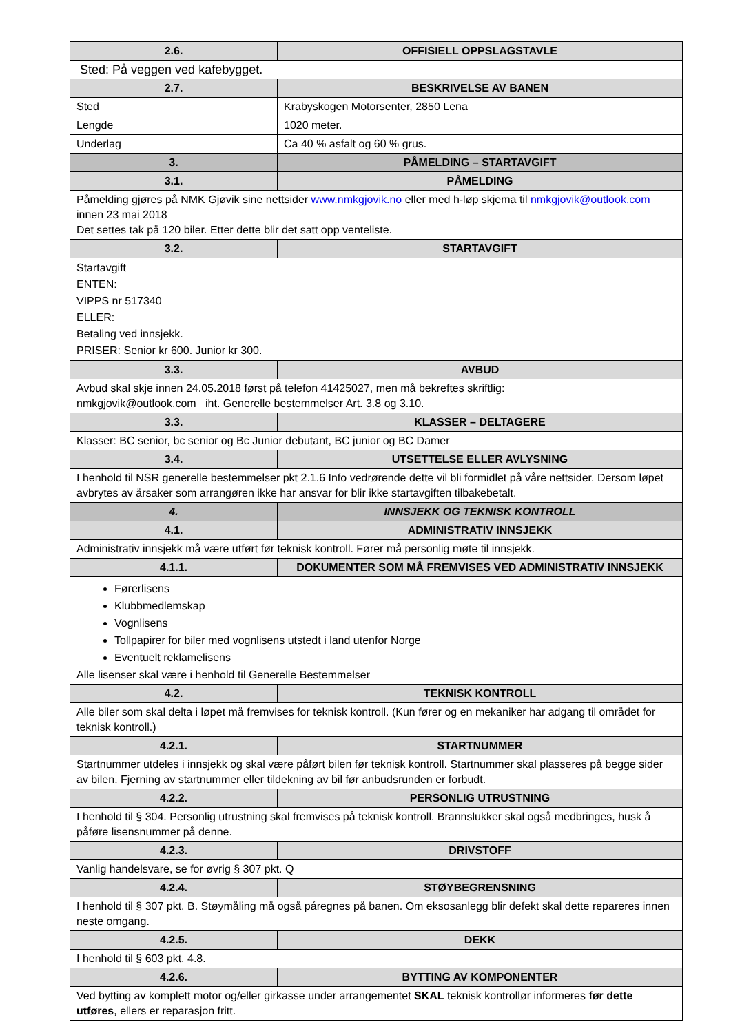| 2.6. | OFFISIELL OPPSLAGSTAVLE |
| --- | --- |
| Sted: På veggen ved kafebygget. | |
| 2.7. | BESKRIVELSE AV BANEN |
| Sted | Krabyskogen Motorsenter, 2850 Lena |
| Lengde | 1020 meter. |
| Underlag | Ca 40 % asfalt og 60 % grus. |
| 3. | PÅMELDING – STARTAVGIFT |
| 3.1. | PÅMELDING |
| Påmelding gjøres på NMK Gjøvik sine nettsider www.nmkgjovik.no eller med h-løp skjema til nmkgjovik@outlook.com innen 23 mai 2018 Det settes tak på 120 biler. Etter dette blir det satt opp venteliste. | |
| 3.2. | STARTAVGIFT |
| Startavgift ENTEN: VIPPS nr 517340 ELLER: Betaling ved innsjekk. PRISER: Senior kr 600. Junior kr 300. | |
| 3.3. | AVBUD |
| Avbud skal skje innen 24.05.2018 først på telefon 41425027, men må bekreftes skriftlig: nmkgjovik@outlook.com iht. Generelle bestemmelser Art. 3.8 og 3.10. | |
| 3.3. | KLASSER – DELTAGERE |
| Klasser: BC senior, bc senior og Bc Junior debutant, BC junior og BC Damer | |
| 3.4. | UTSETTELSE ELLER AVLYSNING |
| I henhold til NSR generelle bestemmelser pkt 2.1.6 Info vedrørende dette vil bli formidlet på våre nettsider. Dersom løpet avbrytes av årsaker som arrangøren ikke har ansvar for blir ikke startavgiften tilbakebetalt. | |
| 4. | INNSJEKK OG TEKNISK KONTROLL |
| 4.1. | ADMINISTRATIV INNSJEKK |
| Administrativ innsjekk må være utført før teknisk kontroll. Fører må personlig møte til innsjekk. | |
| 4.1.1. | DOKUMENTER SOM MÅ FREMVISES VED ADMINISTRATIV INNSJEKK |
| Førerlisens Klubbmedlemskap Vognlisens Tollpapirer for biler med vognlisens utstedt i land utenfor Norge Eventuelt reklamelisens Alle lisenser skal være i henhold til Generelle Bestemmelser | |
| 4.2. | TEKNISK KONTROLL |
| Alle biler som skal delta i løpet må fremvises for teknisk kontroll. (Kun fører og en mekaniker har adgang til området for teknisk kontroll.) | |
| 4.2.1. | STARTNUMMER |
| Startnummer utdeles i innsjekk og skal være påført bilen før teknisk kontroll. Startnummer skal plasseres på begge sider av bilen. Fjerning av startnummer eller tildekning av bil før anbudsrunden er forbudt. | |
| 4.2.2. | PERSONLIG UTRUSTNING |
| I henhold til § 304. Personlig utrustning skal fremvises på teknisk kontroll. Brannslukker skal også medbringes, husk å påføre lisensnummer på denne. | |
| 4.2.3. | DRIVSTOFF |
| Vanlig handelsvare, se for øvrig § 307 pkt. Q | |
| 4.2.4. | STØYBEGRENSNING |
| I henhold til § 307 pkt. B. Støymåling må også páregnes på banen. Om eksosanlegg blir defekt skal dette repareres innen neste omgang. | |
| 4.2.5. | DEKK |
| I henhold til § 603 pkt. 4.8. | |
| 4.2.6. | BYTTING AV KOMPONENTER |
| Ved bytting av komplett motor og/eller girkasse under arrangementet SKAL teknisk kontrollør informeres før dette utføres , ellers er reparasjon fritt. | |